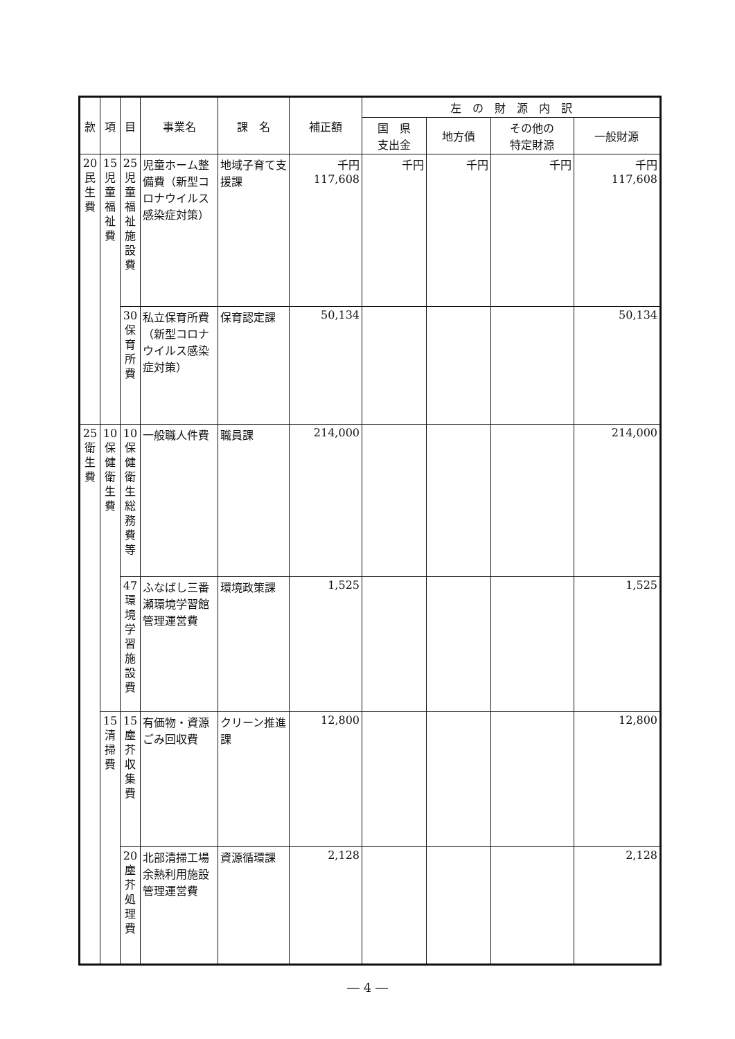| 款 | 項 | 目 | 事業名 | 課 名 | 補正額 | 左 の 財 源 内 訳 | | | |
| --- | --- | --- | --- | --- | --- | --- | --- | --- | --- |
| | | | | | | 国 県 支出金 | 地方債 | その他の 特定財源 | 一般財源 |
| 20 民 生 費 | 15 児 童 福 祉 費 | 25 児 童 福 祉 施 設 費 | 児童ホーム整備費（新型コロナウイルス感染症対策） | 地域子育て支援課 | 千円 117,608 | 千円 | 千円 | 千円 | 千円 117,608 |
| | | 30 保 育 所 費 | 私立保育所費（新型コロナウイルス感染症対策） | 保育認定課 | 50,134 | | | | 50,134 |
| 25 衛 生 費 | 10 保 健 衛 生 費 | 10 保 健 衛 生 総 務 費 等 | 一般職人件費 | 職員課 | 214,000 | | | | 214,000 |
| | | 47 環 境 学 習 施 設 費 | ふなばし三番瀬環境学習館管理運営費 | 環境政策課 | 1,525 | | | | 1,525 |
| | 15 清 掃 費 | 15 塵 芥 収 集 費 | 有価物・資源ごみ回収費 | クリーン推進課 | 12,800 | | | | 12,800 |
| | | 20 塵 芥 処 理 費 | 北部清掃工場余熱利用施設管理運営費 | 資源循環課 | 2,128 | | | | 2,128 |
― 4 ―